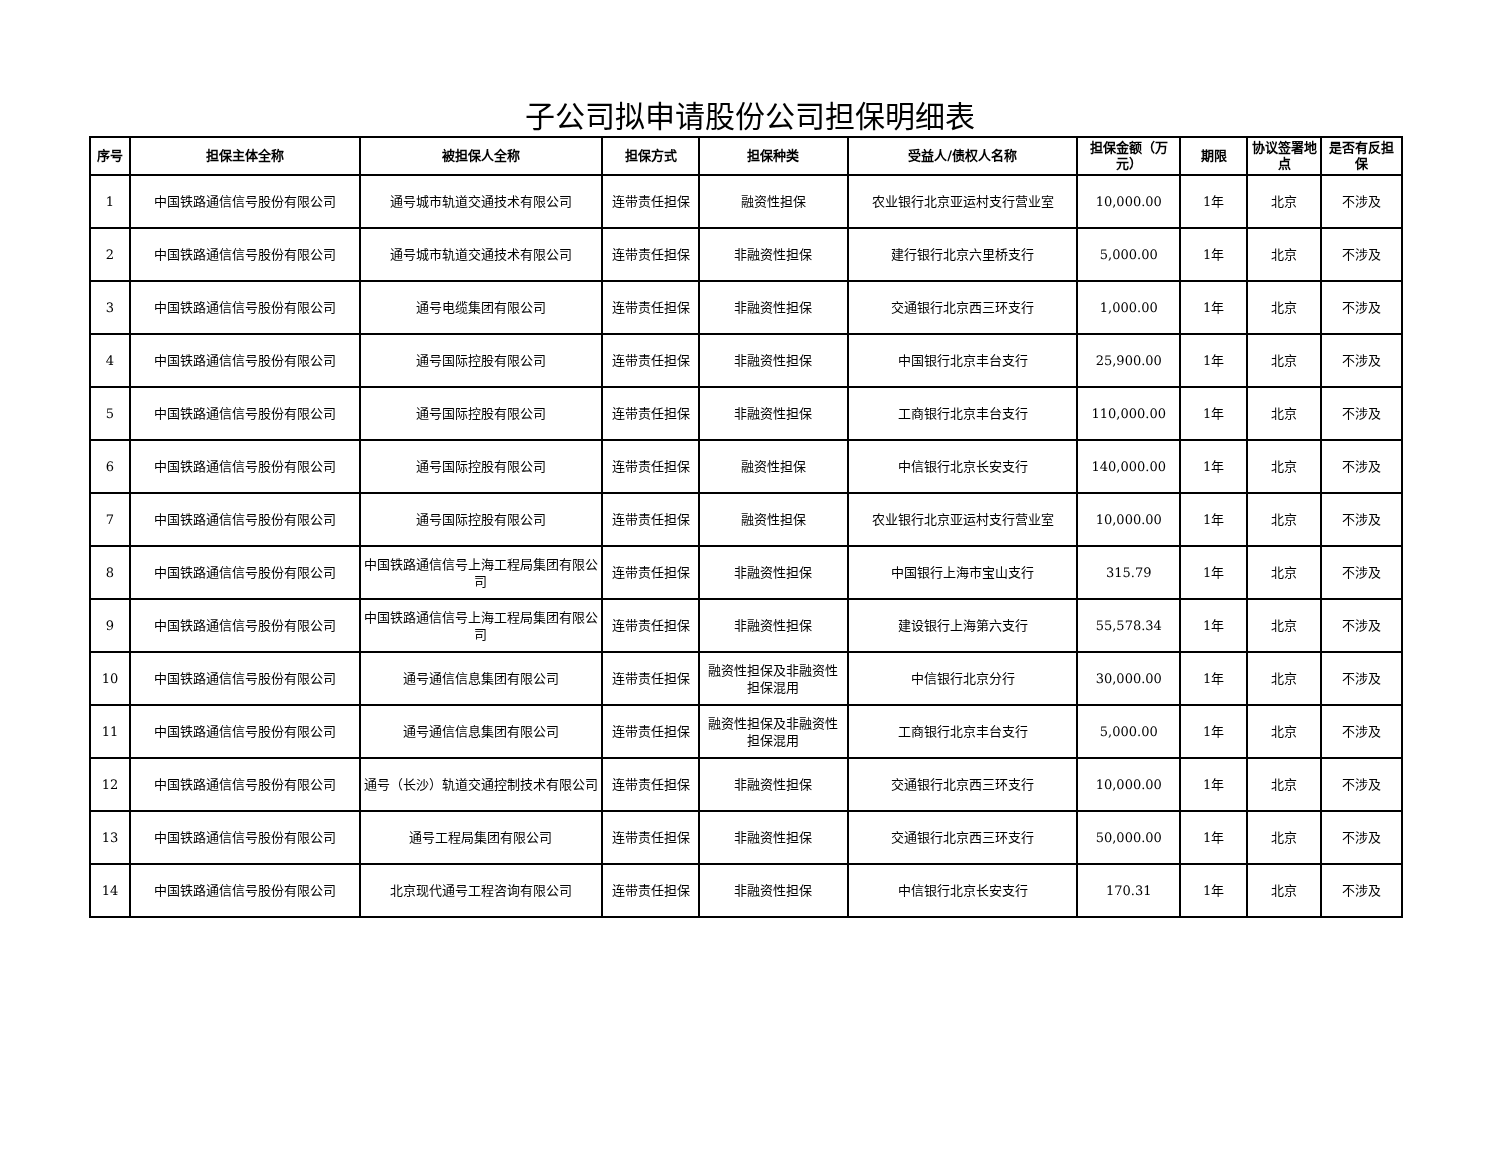子公司拟申请股份公司担保明细表
| 序号 | 担保主体全称 | 被担保人全称 | 担保方式 | 担保种类 | 受益人/债权人名称 | 担保金额（万元） | 期限 | 协议签署地点 | 是否有反担保 |
| --- | --- | --- | --- | --- | --- | --- | --- | --- | --- |
| 1 | 中国铁路通信信号股份有限公司 | 通号城市轨道交通技术有限公司 | 连带责任担保 | 融资性担保 | 农业银行北京亚运村支行营业室 | 10,000.00 | 1年 | 北京 | 不涉及 |
| 2 | 中国铁路通信信号股份有限公司 | 通号城市轨道交通技术有限公司 | 连带责任担保 | 非融资性担保 | 建行银行北京六里桥支行 | 5,000.00 | 1年 | 北京 | 不涉及 |
| 3 | 中国铁路通信信号股份有限公司 | 通号电缆集团有限公司 | 连带责任担保 | 非融资性担保 | 交通银行北京西三环支行 | 1,000.00 | 1年 | 北京 | 不涉及 |
| 4 | 中国铁路通信信号股份有限公司 | 通号国际控股有限公司 | 连带责任担保 | 非融资性担保 | 中国银行北京丰台支行 | 25,900.00 | 1年 | 北京 | 不涉及 |
| 5 | 中国铁路通信信号股份有限公司 | 通号国际控股有限公司 | 连带责任担保 | 非融资性担保 | 工商银行北京丰台支行 | 110,000.00 | 1年 | 北京 | 不涉及 |
| 6 | 中国铁路通信信号股份有限公司 | 通号国际控股有限公司 | 连带责任担保 | 融资性担保 | 中信银行北京长安支行 | 140,000.00 | 1年 | 北京 | 不涉及 |
| 7 | 中国铁路通信信号股份有限公司 | 通号国际控股有限公司 | 连带责任担保 | 融资性担保 | 农业银行北京亚运村支行营业室 | 10,000.00 | 1年 | 北京 | 不涉及 |
| 8 | 中国铁路通信信号股份有限公司 | 中国铁路通信信号上海工程局集团有限公司 | 连带责任担保 | 非融资性担保 | 中国银行上海市宝山支行 | 315.79 | 1年 | 北京 | 不涉及 |
| 9 | 中国铁路通信信号股份有限公司 | 中国铁路通信信号上海工程局集团有限公司 | 连带责任担保 | 非融资性担保 | 建设银行上海第六支行 | 55,578.34 | 1年 | 北京 | 不涉及 |
| 10 | 中国铁路通信信号股份有限公司 | 通号通信信息集团有限公司 | 连带责任担保 | 融资性担保及非融资性担保混用 | 中信银行北京分行 | 30,000.00 | 1年 | 北京 | 不涉及 |
| 11 | 中国铁路通信信号股份有限公司 | 通号通信信息集团有限公司 | 连带责任担保 | 融资性担保及非融资性担保混用 | 工商银行北京丰台支行 | 5,000.00 | 1年 | 北京 | 不涉及 |
| 12 | 中国铁路通信信号股份有限公司 | 通号（长沙）轨道交通控制技术有限公司 | 连带责任担保 | 非融资性担保 | 交通银行北京西三环支行 | 10,000.00 | 1年 | 北京 | 不涉及 |
| 13 | 中国铁路通信信号股份有限公司 | 通号工程局集团有限公司 | 连带责任担保 | 非融资性担保 | 交通银行北京西三环支行 | 50,000.00 | 1年 | 北京 | 不涉及 |
| 14 | 中国铁路通信信号股份有限公司 | 北京现代通号工程咨询有限公司 | 连带责任担保 | 非融资性担保 | 中信银行北京长安支行 | 170.31 | 1年 | 北京 | 不涉及 |